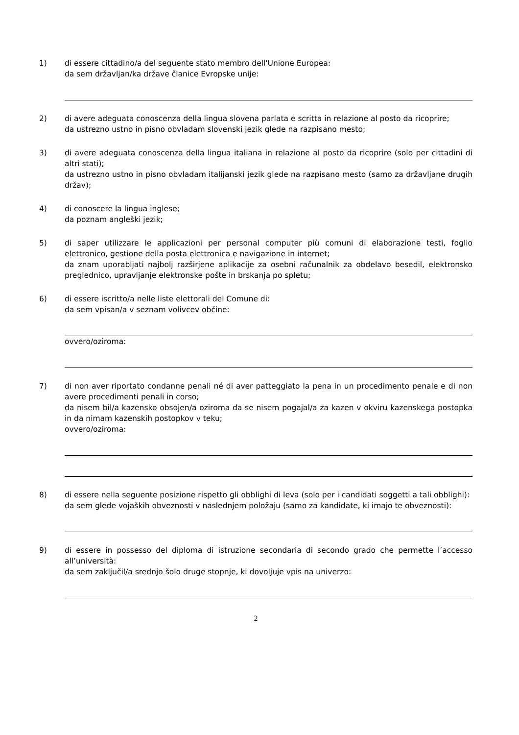1) di essere cittadino/a del seguente stato membro dell'Unione Europea:
da sem državljan/ka države članice Evropske unije:
2) di avere adeguata conoscenza della lingua slovena parlata e scritta in relazione al posto da ricoprire;
da ustrezno ustno in pisno obvladam slovenski jezik glede na razpisano mesto;
3) di avere adeguata conoscenza della lingua italiana in relazione al posto da ricoprire (solo per cittadini di altri stati);
da ustrezno ustno in pisno obvladam italijanski jezik glede na razpisano mesto (samo za državljane drugih držav);
4) di conoscere la lingua inglese;
da poznam angleški jezik;
5) di saper utilizzare le applicazioni per personal computer più comuni di elaborazione testi, foglio elettronico, gestione della posta elettronica e navigazione in internet;
da znam uporabljati najbolj razširjene aplikacije za osebni računalnik za obdelavo besedil, elektronsko preglednico, upravljanje elektronske pošte in brskanja po spletu;
6) di essere iscritto/a nelle liste elettorali del Comune di:
da sem vpisan/a v seznam volivcev občine:
ovvero/oziroma:
7) di non aver riportato condanne penali né di aver patteggiato la pena in un procedimento penale e di non avere procedimenti penali in corso;
da nisem bil/a kazensko obsojen/a oziroma da se nisem pogajal/a za kazen v okviru kazenskega postopka in da nimam kazenskih postopkov v teku;
ovvero/oziroma:
8) di essere nella seguente posizione rispetto gli obblighi di leva (solo per i candidati soggetti a tali obblighi):
da sem glede vojaških obveznosti v naslednjem položaju (samo za kandidate, ki imajo te obveznosti):
9) di essere in possesso del diploma di istruzione secondaria di secondo grado che permette l’accesso all’università:
da sem zaključil/a srednjo šolo druge stopnje, ki dovoljuje vpis na univerzo:
2